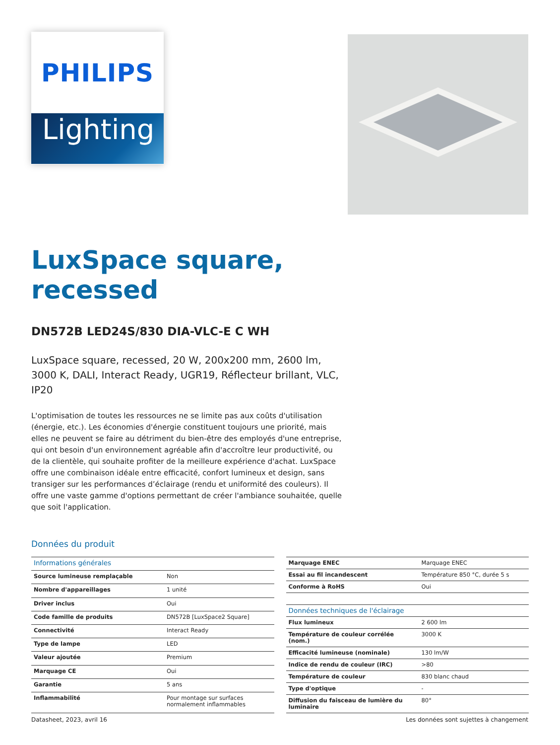PHILIPS
Lighting
LuxSpace square,
recessed
DN572B LED24S/830 DIA-VLC-E C WH
LuxSpace square, recessed, 20 W, 200x200 mm, 2600 lm, 3000 K, DALI, Interact Ready, UGR19, Réflecteur brillant, VLC, IP20
L'optimisation de toutes les ressources ne se limite pas aux coûts d'utilisation (énergie, etc.). Les économies d'énergie constituent toujours une priorité, mais elles ne peuvent se faire au détriment du bien-être des employés d'une entreprise, qui ont besoin d'un environnement agréable afin d'accroître leur productivité, ou de la clientèle, qui souhaite profiter de la meilleure expérience d'achat. LuxSpace offre une combinaison idéale entre efficacité, confort lumineux et design, sans transiger sur les performances d’éclairage (rendu et uniformité des couleurs). Il offre une vaste gamme d'options permettant de créer l'ambiance souhaitée, quelle que soit l'application.
Données du produit
| Informations générales | |
| --- | --- |
| Source lumineuse remplaçable | Non |
| Nombre d'appareillages | 1 unité |
| Driver inclus | Oui |
| Code famille de produits | DN572B [LuxSpace2 Square] |
| Connectivité | Interact Ready |
| Type de lampe | LED |
| Valeur ajoutée | Premium |
| Marquage CE | Oui |
| Garantie | 5 ans |
| Inflammabilité | Pour montage sur surfaces normalement inflammables |
| Marquage ENEC | Marquage ENEC |
| Essai au fil incandescent | Température 850 °C, durée 5 s |
| Conforme à RoHS | Oui |
| Données techniques de l'éclairage | |
| Flux lumineux | 2 600 lm |
| Température de couleur corrélée (nom.) | 3000 K |
| Efficacité lumineuse (nominale) | 130 lm/W |
| Indice de rendu de couleur (IRC) | >80 |
| Température de couleur | 830 blanc chaud |
| Type d'optique | - |
| Diffusion du faisceau de lumière du luminaire | 80° |
Datasheet, 2023, avril 16 Les données sont sujettes à changement